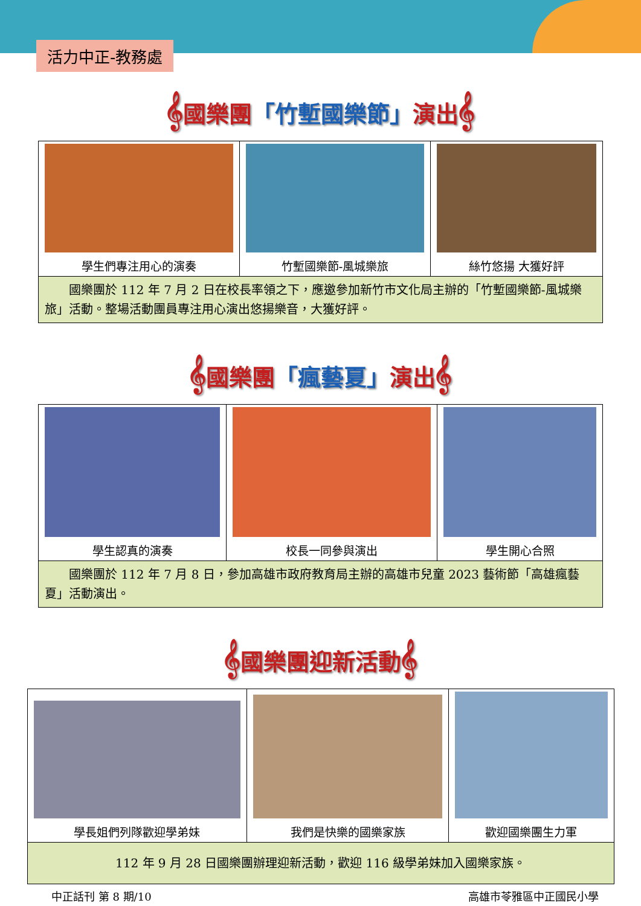活力中正-教務處
𝄞國樂團「竹塹國樂節」演出𝄞
| 學生們專注用心的演奏 | 竹塹國樂節-風城樂旅 | 絲竹悠揚 大獲好評 |
| 國樂團於 112 年 7 月 2 日在校長率領之下，應邀參加新竹市文化局主辦的「竹塹國樂節-風城樂旅」活動。整場活動團員專注用心演出悠揚樂音，大獲好評。 | | |
𝄞國樂團「瘋藝夏」演出𝄞
| 學生認真的演奏 | 校長一同參與演出 | 學生開心合照 |
| 國樂團於 112 年 7 月 8 日，參加高雄市政府教育局主辦的高雄市兒童 2023 藝術節「高雄瘋藝夏」活動演出。 | | |
𝄞國樂團迎新活動𝄞
| 學長姐們列隊歡迎學弟妹 | 我們是快樂的國樂家族 | 歡迎國樂團生力軍 |
| 112 年 9 月 28 日國樂團辦理迎新活動，歡迎 116 級學弟妹加入國樂家族。 | | |
中正話刊 第 8 期/10 高雄市苓雅區中正國民小學